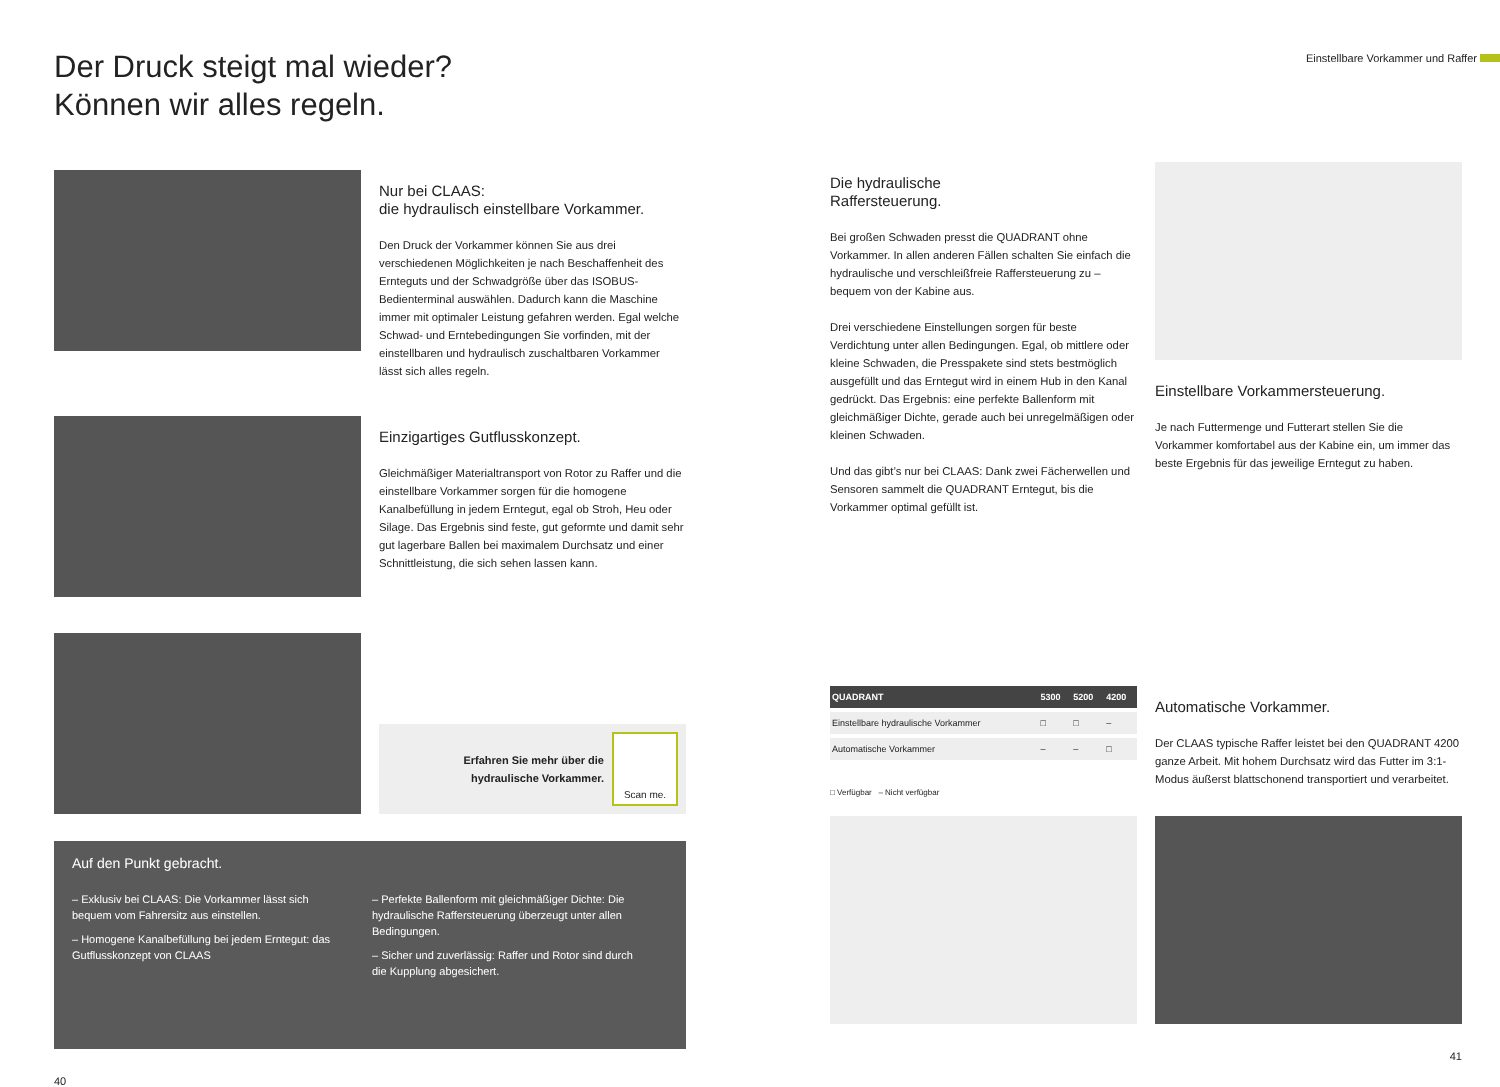Der Druck steigt mal wieder?
Können wir alles regeln.
Nur bei CLAAS:
die hydraulisch einstellbare Vorkammer.
Den Druck der Vorkammer können Sie aus drei verschiedenen Möglichkeiten je nach Beschaffenheit des Ernteguts und der Schwadgröße über das ISOBUS-Bedienterminal auswählen. Dadurch kann die Maschine immer mit optimaler Leistung gefahren werden. Egal welche Schwad- und Erntebedingungen Sie vorfinden, mit der einstellbaren und hydraulisch zuschaltbaren Vorkammer lässt sich alles regeln.
Einzigartiges Gutflusskonzept.
Gleichmäßiger Materialtransport von Rotor zu Raffer und die einstellbare Vorkammer sorgen für die homogene Kanalbefüllung in jedem Erntegut, egal ob Stroh, Heu oder Silage. Das Ergebnis sind feste, gut geformte und damit sehr gut lagerbare Ballen bei maximalem Durchsatz und einer Schnittleistung, die sich sehen lassen kann.
Erfahren Sie mehr über die
hydraulische Vorkammer.
Scan me.
Auf den Punkt gebracht.
– Exklusiv bei CLAAS: Die Vorkammer lässt sich bequem vom Fahrersitz aus einstellen.
– Homogene Kanalbefüllung bei jedem Erntegut: das Gutflusskonzept von CLAAS
– Perfekte Ballenform mit gleichmäßiger Dichte: Die hydraulische Raffersteuerung überzeugt unter allen Bedingungen.
– Sicher und zuverlässig: Raffer und Rotor sind durch die Kupplung abgesichert.
40
Einstellbare Vorkammer und Raffer
Die hydraulische
Raffersteuerung.
Bei großen Schwaden presst die QUADRANT ohne Vorkammer. In allen anderen Fällen schalten Sie einfach die hydraulische und verschleißfreie Raffersteuerung zu – bequem von der Kabine aus.
Drei verschiedene Einstellungen sorgen für beste Verdichtung unter allen Bedingungen. Egal, ob mittlere oder kleine Schwaden, die Presspakete sind stets bestmöglich ausgefüllt und das Erntegut wird in einem Hub in den Kanal gedrückt. Das Ergebnis: eine perfekte Ballenform mit gleichmäßiger Dichte, gerade auch bei unregelmäßigen oder kleinen Schwaden.
Und das gibt’s nur bei CLAAS: Dank zwei Fächerwellen und Sensoren sammelt die QUADRANT Erntegut, bis die Vorkammer optimal gefüllt ist.
Einstellbare Vorkammersteuerung.
Je nach Futtermenge und Futterart stellen Sie die Vorkammer komfortabel aus der Kabine ein, um immer das beste Ergebnis für das jeweilige Erntegut zu haben.
| QUADRANT | 5300 | 5200 | 4200 |
| --- | --- | --- | --- |
| Einstellbare hydraulische Vorkammer | □ | □ | – |
| Automatische Vorkammer | – | – | □ |
□ Verfügbar – Nicht verfügbar
Automatische Vorkammer.
Der CLAAS typische Raffer leistet bei den QUADRANT 4200 ganze Arbeit. Mit hohem Durchsatz wird das Futter im 3:1-Modus äußerst blattschonend transportiert und verarbeitet.
41